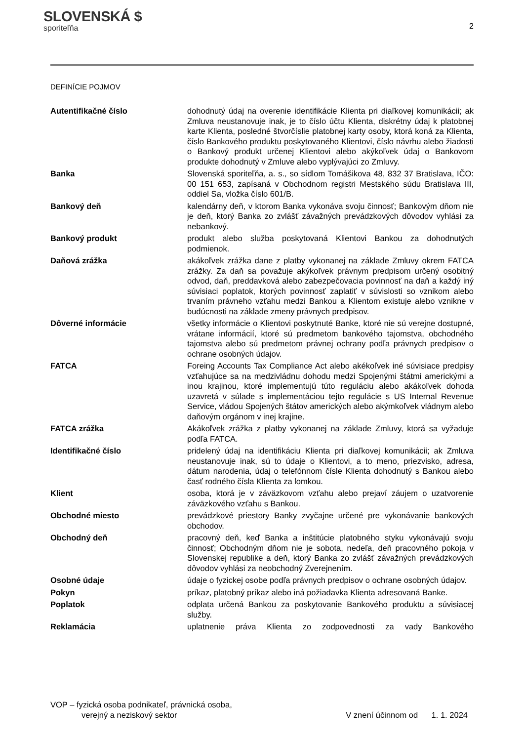SLOVENSKÁ $
sporiteľňa
2
DEFINÍCIE POJMOV
Autentifikačné číslo dohodnutý údaj na overenie identifikácie Klienta pri diaľkovej komunikácii; ak Zmluva neustanovuje inak, je to číslo účtu Klienta, diskrétny údaj k platobnej karte Klienta, posledné štvorčíslie platobnej karty osoby, ktorá koná za Klienta, číslo Bankového produktu poskytovaného Klientovi, číslo návrhu alebo žiadosti o Bankový produkt určenej Klientovi alebo akýkoľvek údaj o Bankovom produkte dohodnutý v Zmluve alebo vyplývajúci zo Zmluvy.
Banka Slovenská sporiteľňa, a. s., so sídlom Tomášikova 48, 832 37 Bratislava, IČO: 00 151 653, zapísaná v Obchodnom registri Mestského súdu Bratislava III, oddiel Sa, vložka číslo 601/B.
Bankový deň kalendárny deň, v ktorom Banka vykonáva svoju činnosť; Bankovým dňom nie je deň, ktorý Banka zo zvlášť závažných prevádzkových dôvodov vyhlási za nebankový.
Bankový produkt produkt alebo služba poskytovaná Klientovi Bankou za dohodnutých podmienok.
Daňová zrážka akákoľvek zrážka dane z platby vykonanej na základe Zmluvy okrem FATCA zrážky. Za daň sa považuje akýkoľvek právnym predpisom určený osobitný odvod, daň, preddavková alebo zabezpečovacia povinnosť na daň a každý iný súvisiaci poplatok, ktorých povinnosť zaplatiť v súvislosti so vznikom alebo trvaním právneho vzťahu medzi Bankou a Klientom existuje alebo vznikne v budúcnosti na základe zmeny právnych predpisov.
Dôverné informácie všetky informácie o Klientovi poskytnuté Banke, ktoré nie sú verejne dostupné, vrátane informácií, ktoré sú predmetom bankového tajomstva, obchodného tajomstva alebo sú predmetom právnej ochrany podľa právnych predpisov o ochrane osobných údajov.
FATCA Foreing Accounts Tax Compliance Act alebo akékoľvek iné súvisiace predpisy vzťahujúce sa na medzivládnu dohodu medzi Spojenými štátmi americkými a inou krajinou, ktoré implementujú túto reguláciu alebo akákoľvek dohoda uzavretá v súlade s implementáciou tejto regulácie s US Internal Revenue Service, vládou Spojených štátov amerických alebo akýmkoľvek vládnym alebo daňovým orgánom v inej krajine.
FATCA zrážka Akákoľvek zrážka z platby vykonanej na základe Zmluvy, ktorá sa vyžaduje podľa FATCA.
Identifikačné číslo pridelený údaj na identifikáciu Klienta pri diaľkovej komunikácii; ak Zmluva neustanovuje inak, sú to údaje o Klientovi, a to meno, priezvisko, adresa, dátum narodenia, údaj o telefónnom čísle Klienta dohodnutý s Bankou alebo časť rodného čísla Klienta za lomkou.
Klient osoba, ktorá je v záväzkovom vzťahu alebo prejaví záujem o uzatvorenie záväzkového vzťahu s Bankou.
Obchodné miesto prevádzkové priestory Banky zvyčajne určené pre vykonávanie bankových obchodov.
Obchodný deň pracovný deň, keď Banka a inštitúcie platobného styku vykonávajú svoju činnosť; Obchodným dňom nie je sobota, nedeľa, deň pracovného pokoja v Slovenskej republike a deň, ktorý Banka zo zvlášť závažných prevádzkových dôvodov vyhlási za neobchodný Zverejnením.
Osobné údaje údaje o fyzickej osobe podľa právnych predpisov o ochrane osobných údajov.
Pokyn príkaz, platobný príkaz alebo iná požiadavka Klienta adresovaná Banke.
Poplatok odplata určená Bankou za poskytovanie Bankového produktu a súvisiacej služby.
Reklamácia uplatnenie práva Klienta zo zodpovednosti za vady Bankového
VOP – fyzická osoba podnikateľ, právnická osoba,
verejný a neziskový sektor
V znení účinnom od 1. 1. 2024